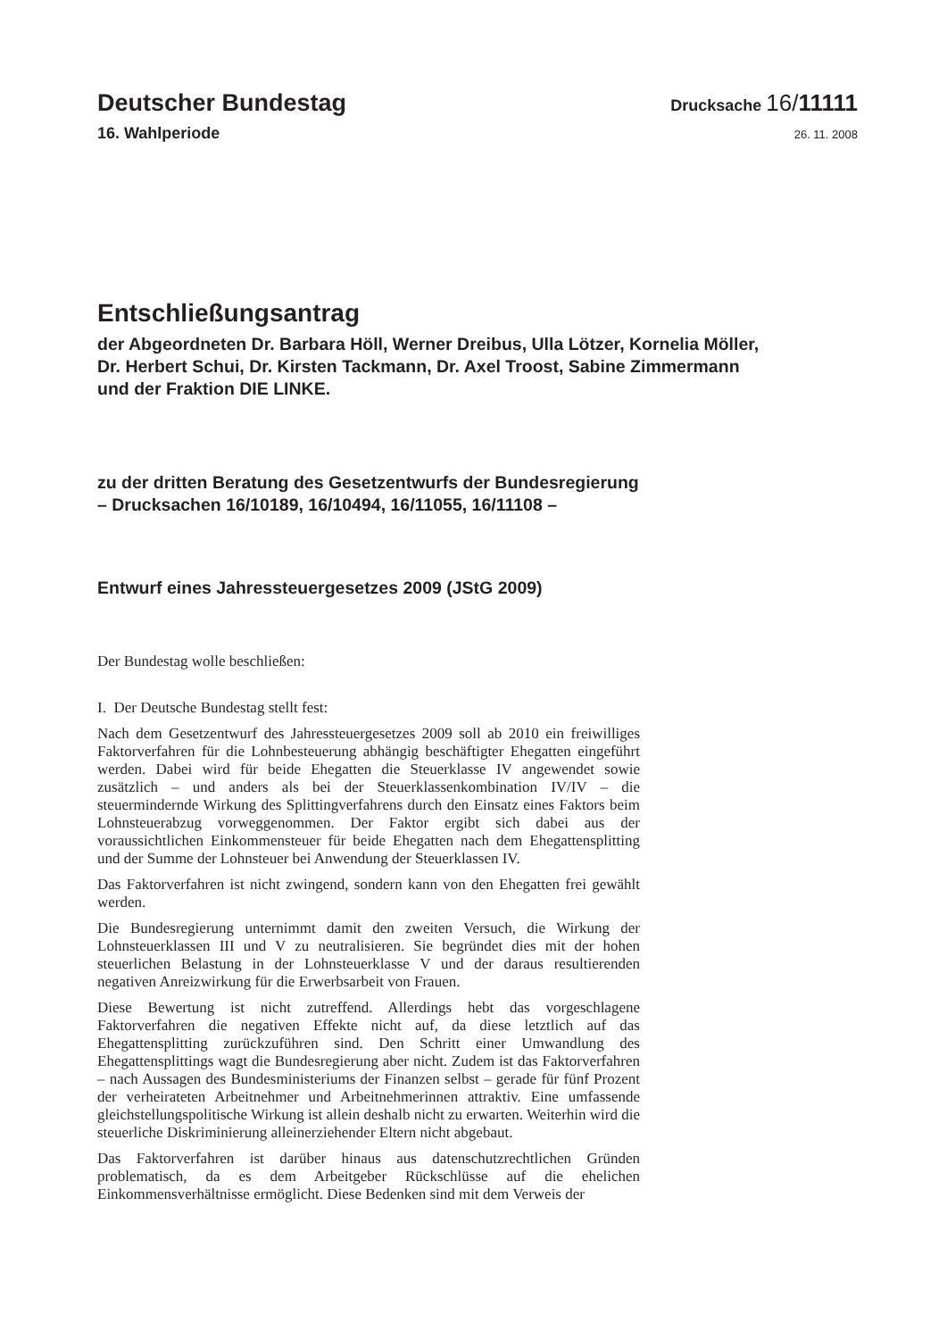Deutscher Bundestag
Drucksache 16/11111
16. Wahlperiode
26. 11. 2008
Entschließungsantrag
der Abgeordneten Dr. Barbara Höll, Werner Dreibus, Ulla Lötzer, Kornelia Möller,
Dr. Herbert Schui, Dr. Kirsten Tackmann, Dr. Axel Troost, Sabine Zimmermann
und der Fraktion DIE LINKE.
zu der dritten Beratung des Gesetzentwurfs der Bundesregierung
– Drucksachen 16/10189, 16/10494, 16/11055, 16/11108 –
Entwurf eines Jahressteuergesetzes 2009 (JStG 2009)
Der Bundestag wolle beschließen:
I. Der Deutsche Bundestag stellt fest:
Nach dem Gesetzentwurf des Jahressteuergesetzes 2009 soll ab 2010 ein freiwilliges Faktorverfahren für die Lohnbesteuerung abhängig beschäftigter Ehegatten eingeführt werden. Dabei wird für beide Ehegatten die Steuerklasse IV angewendet sowie zusätzlich – und anders als bei der Steuerklassenkombination IV/IV – die steuermindernde Wirkung des Splittingverfahrens durch den Einsatz eines Faktors beim Lohnsteuerabzug vorweggenommen. Der Faktor ergibt sich dabei aus der voraussichtlichen Einkommensteuer für beide Ehegatten nach dem Ehegattensplitting und der Summe der Lohnsteuer bei Anwendung der Steuerklassen IV.
Das Faktorverfahren ist nicht zwingend, sondern kann von den Ehegatten frei gewählt werden.
Die Bundesregierung unternimmt damit den zweiten Versuch, die Wirkung der Lohnsteuerklassen III und V zu neutralisieren. Sie begründet dies mit der hohen steuerlichen Belastung in der Lohnsteuerklasse V und der daraus resultierenden negativen Anreizwirkung für die Erwerbsarbeit von Frauen.
Diese Bewertung ist nicht zutreffend. Allerdings hebt das vorgeschlagene Faktorverfahren die negativen Effekte nicht auf, da diese letztlich auf das Ehegattensplitting zurückzuführen sind. Den Schritt einer Umwandlung des Ehegattensplittings wagt die Bundesregierung aber nicht. Zudem ist das Faktorverfahren – nach Aussagen des Bundesministeriums der Finanzen selbst – gerade für fünf Prozent der verheirateten Arbeitnehmer und Arbeitnehmerinnen attraktiv. Eine umfassende gleichstellungspolitische Wirkung ist allein deshalb nicht zu erwarten. Weiterhin wird die steuerliche Diskriminierung alleinerziehender Eltern nicht abgebaut.
Das Faktorverfahren ist darüber hinaus aus datenschutzrechtlichen Gründen problematisch, da es dem Arbeitgeber Rückschlüsse auf die ehelichen Einkommensverhältnisse ermöglicht. Diese Bedenken sind mit dem Verweis der